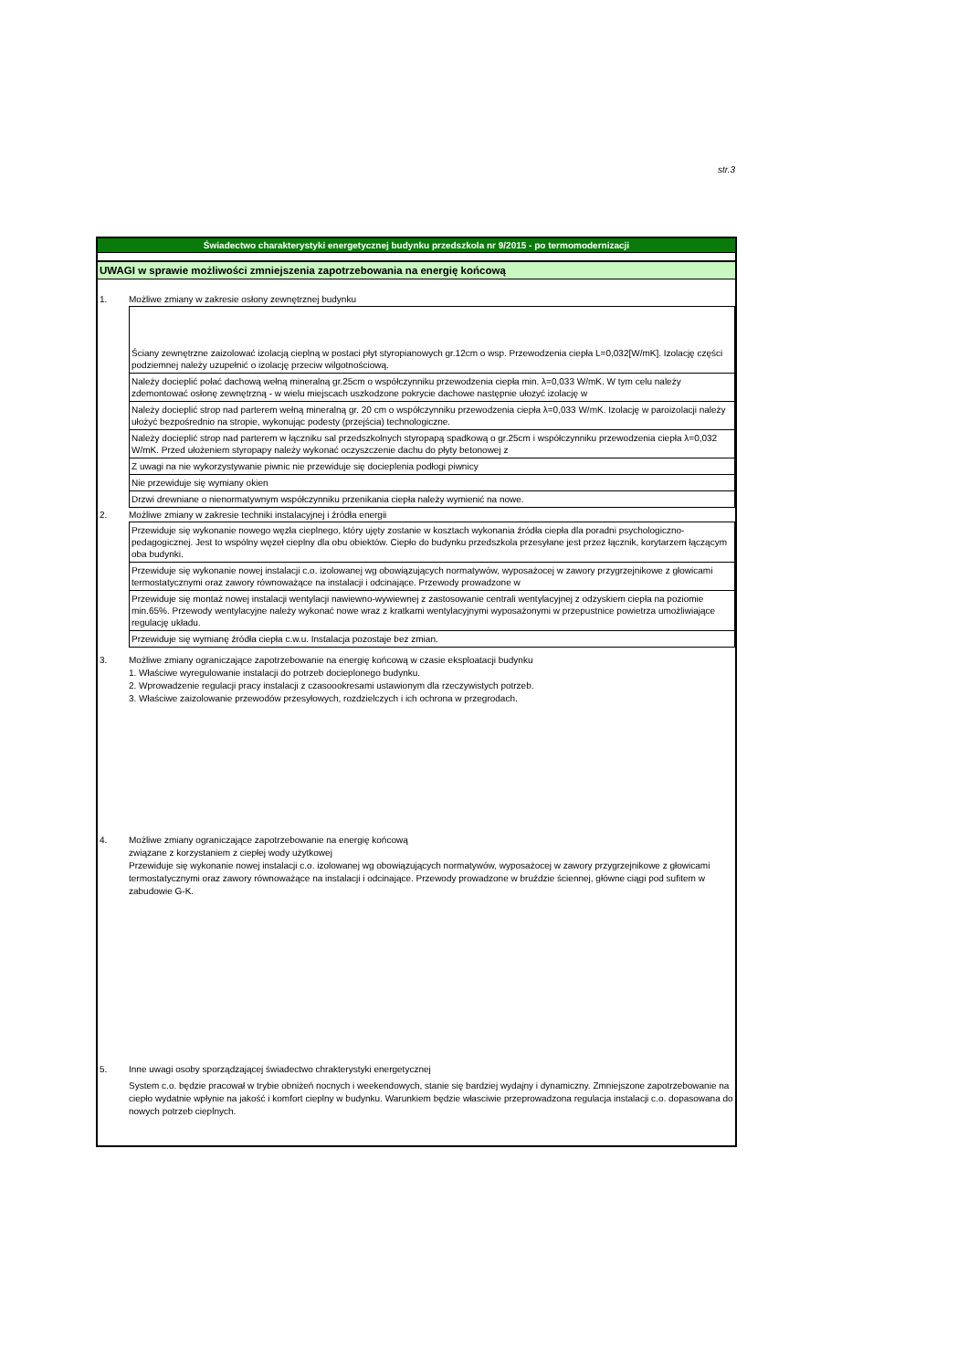str.3
Świadectwo charakterystyki energetycznej budynku przedszkola nr 9/2015 - po termomodernizacji
UWAGI w sprawie możliwości zmniejszenia zapotrzebowania na energię końcową
1. Możliwe zmiany w zakresie osłony zewnętrznej budynku
Ściany zewnętrzne zaizolować izolacją cieplną w postaci płyt styropianowych gr.12cm o wsp. Przewodzenia ciepła L=0,032[W/mK]. Izolację części podziemnej należy uzupełnić o izolację przeciw wilgotnościową.
Należy docieplić połać dachową wełną mineralną gr.25cm o współczynniku przewodzenia ciepła min. λ=0,033 W/mK. W tym celu należy zdemontować osłonę zewnętrzną - w wielu miejscach uszkodzone pokrycie dachowe następnie ułozyć izolację w
Należy docieplić strop nad parterem wełną mineralną gr. 20 cm o współczynniku przewodzenia ciepła λ=0,033 W/mK. Izolację w paroizolacji należy ułożyć bezpośrednio na stropie, wykonując podesty (przejścia) technologiczne.
Należy docieplić strop nad parterem w łączniku sal przedszkolnych styropapą spadkową o gr.25cm i współczynniku przewodzenia ciepła λ=0,032 W/mK. Przed ułożeniem styropapy należy wykonać oczyszczenie dachu do płyty betonowej z
Z uwagi na nie wykorzystywanie piwnic nie przewiduje się docieplenia podłogi piwnicy
Nie przewiduje się wymiany okien
Drzwi drewniane o nienormatywnym współczynniku przenikania ciepła należy wymienić na nowe.
2. Możliwe zmiany w zakresie techniki instalacyjnej i źródła energii
Przewiduje się wykonanie nowego węzła cieplnego, który ujęty zostanie w kosztach wykonania źródła ciepła dla poradni psychologiczno-pedagogicznej. Jest to wspólny węzeł cieplny dla obu obiektów. Ciepło do budynku przedszkola przesyłane jest przez łącznik, korytarzem łączącym oba budynki.
Przewiduje się wykonanie nowej instalacji c.o. izolowanej wg obowiązujących normatywów, wyposażocej w zawory przygrzejnikowe z głowicami termostatycznymi oraz zawory równoważące na instalacji i odcinające. Przewody prowadzone w
Przewiduje się montaż nowej instalacji wentylacji nawiewno-wywiewnej z zastosowanie centrali wentylacyjnej z odzyskiem ciepła na poziomie min.65%. Przewody wentylacyjne należy wykonać nowe wraz z kratkami wentylacyjnymi wyposażonymi w przepustnice powietrza umożliwiające regulację układu.
Przewiduje się wymianę źródła ciepła c.w.u. Instalacja pozostaje bez zmian.
3. Możliwe zmiany ograniczające zapotrzebowanie na energię końcową w czasie eksploatacji budynku
1. Właściwe wyregulowanie instalacji do potrzeb docieplonego budynku.
2. Wprowadzenie regulacji pracy instalacji z czasoookresami ustawionym dla rzeczywistych potrzeb.
3. Właściwe zaizolowanie przewodów przesyłowych, rozdzielczych i ich ochrona w przegrodach.
4. Możliwe zmiany ograniczające zapotrzebowanie na energię końcową
związane z korzystaniem z ciepłej wody użytkowej
Przewiduje się wykonanie nowej instalacji c.o. izolowanej wg obowiązujących normatywów, wyposażocej w zawory przygrzejnikowe z głowicami termostatycznymi oraz zawory równoważące na instalacji i odcinające. Przewody prowadzone w bruździe ściennej, główne ciągi pod sufitem w zabudowie G-K.
5. Inne uwagi osoby sporządzającej świadectwo chrakterystyki energetycznej
System c.o. będzie pracował w trybie obniżeń nocnych i weekendowych, stanie się bardziej wydajny i dynamiczny. Zmniejszone zapotrzebowanie na ciepło wydatnie wpłynie na jakość i komfort cieplny w budynku. Warunkiem będzie własciwie przeprowadzona regulacja instalacji c.o. dopasowana do nowych potrzeb cieplnych.